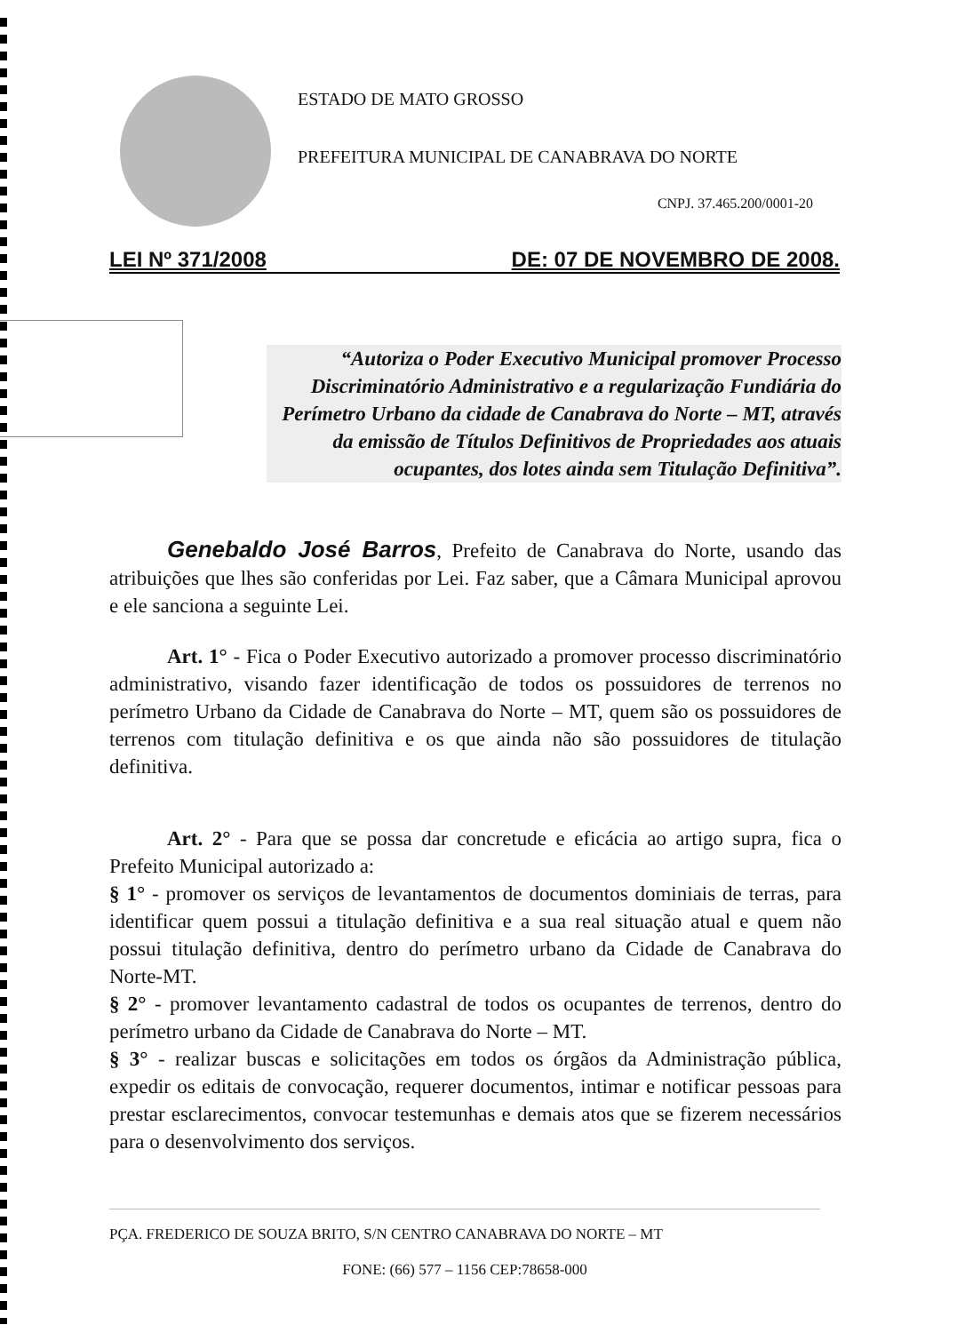ESTADO DE MATO GROSSO
PREFEITURA MUNICIPAL DE CANABRAVA DO NORTE
CNPJ. 37.465.200/0001-20
LEI Nº 371/2008 DE: 07 DE NOVEMBRO DE 2008.
“Autoriza o Poder Executivo Municipal promover Processo Discriminatório Administrativo e a regularização Fundiária do Perímetro Urbano da cidade de Canabrava do Norte – MT, através da emissão de Títulos Definitivos de Propriedades aos atuais ocupantes, dos lotes ainda sem Titulação Definitiva”.
Genebaldo José Barros, Prefeito de Canabrava do Norte, usando das atribuições que lhes são conferidas por Lei. Faz saber, que a Câmara Municipal aprovou e ele sanciona a seguinte Lei.
Art. 1° - Fica o Poder Executivo autorizado a promover processo discriminatório administrativo, visando fazer identificação de todos os possuidores de terrenos no perímetro Urbano da Cidade de Canabrava do Norte – MT, quem são os possuidores de terrenos com titulação definitiva e os que ainda não são possuidores de titulação definitiva.
Art. 2° - Para que se possa dar concretude e eficácia ao artigo supra, fica o Prefeito Municipal autorizado a:
§ 1° - promover os serviços de levantamentos de documentos dominiais de terras, para identificar quem possui a titulação definitiva e a sua real situação atual e quem não possui titulação definitiva, dentro do perímetro urbano da Cidade de Canabrava do Norte-MT.
§ 2° - promover levantamento cadastral de todos os ocupantes de terrenos, dentro do perímetro urbano da Cidade de Canabrava do Norte – MT.
§ 3° - realizar buscas e solicitações em todos os órgãos da Administração pública, expedir os editais de convocação, requerer documentos, intimar e notificar pessoas para prestar esclarecimentos, convocar testemunhas e demais atos que se fizerem necessários para o desenvolvimento dos serviços.
PÇA. FREDERICO DE SOUZA BRITO, S/N CENTRO CANABRAVA DO NORTE – MT
FONE: (66) 577 – 1156 CEP:78658-000